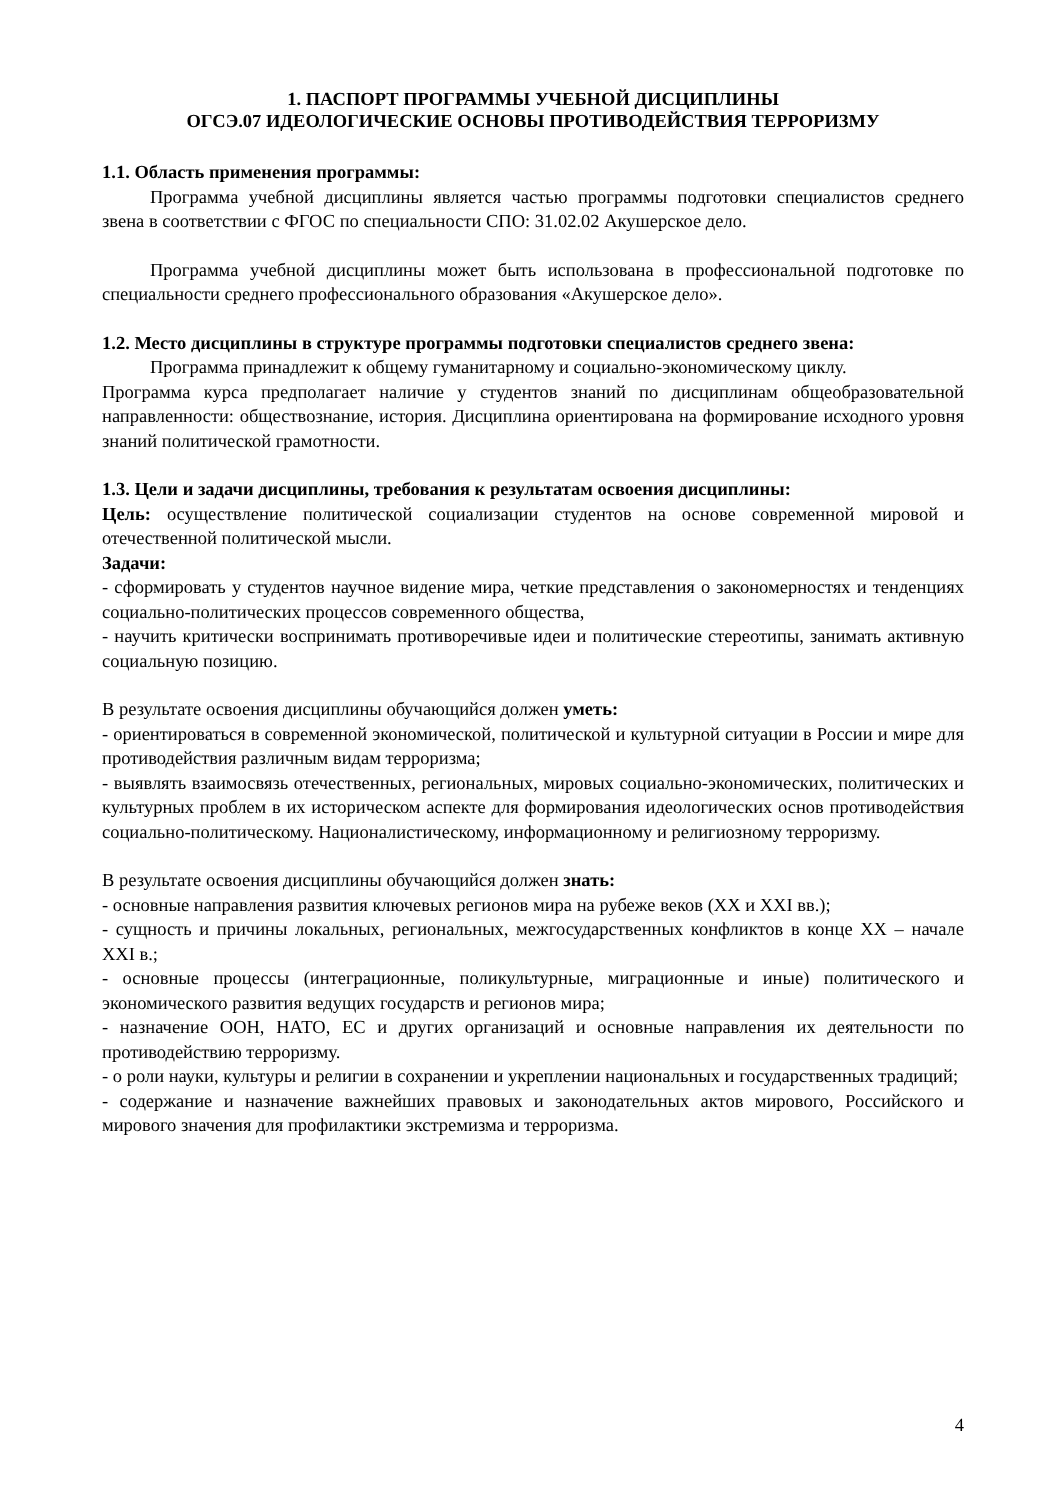1. ПАСПОРТ ПРОГРАММЫ УЧЕБНОЙ ДИСЦИПЛИНЫ
ОГСЭ.07 ИДЕОЛОГИЧЕСКИЕ ОСНОВЫ ПРОТИВОДЕЙСТВИЯ ТЕРРОРИЗМУ
1.1. Область применения программы:
Программа учебной дисциплины является частью программы подготовки специалистов среднего звена в соответствии с ФГОС по специальности СПО: 31.02.02 Акушерское дело.
Программа учебной дисциплины может быть использована в профессиональной подготовке по специальности среднего профессионального образования «Акушерское дело».
1.2. Место дисциплины в структуре программы подготовки специалистов среднего звена:
Программа принадлежит к общему гуманитарному и социально-экономическому циклу.
Программа курса предполагает наличие у студентов знаний по дисциплинам общеобразовательной направленности: обществознание, история. Дисциплина ориентирована на формирование исходного уровня знаний политической грамотности.
1.3. Цели и задачи дисциплины, требования к результатам освоения дисциплины:
Цель: осуществление политической социализации студентов на основе современной мировой и отечественной политической мысли.
Задачи:
- сформировать у студентов научное видение мира, четкие представления о закономерностях и тенденциях социально-политических процессов современного общества,
- научить критически воспринимать противоречивые идеи и политические стереотипы, занимать активную социальную позицию.
В результате освоения дисциплины обучающийся должен уметь:
- ориентироваться в современной экономической, политической и культурной ситуации в России и мире для противодействия различным видам терроризма;
- выявлять взаимосвязь отечественных, региональных, мировых социально-экономических, политических и культурных проблем в их историческом аспекте для формирования идеологических основ противодействия социально-политическому. Националистическому, информационному и религиозному терроризму.
В результате освоения дисциплины обучающийся должен знать:
- основные направления развития ключевых регионов мира на рубеже веков (XX и XXI вв.);
- сущность и причины локальных, региональных, межгосударственных конфликтов в конце XX – начале XXI в.;
- основные процессы (интеграционные, поликультурные, миграционные и иные) политического и экономического развития ведущих государств и регионов мира;
- назначение ООН, НАТО, ЕС и других организаций и основные направления их деятельности по противодействию терроризму.
- о роли науки, культуры и религии в сохранении и укреплении национальных и государственных традиций;
- содержание и назначение важнейших правовых и законодательных актов мирового, Российского и мирового значения для профилактики экстремизма и терроризма.
4